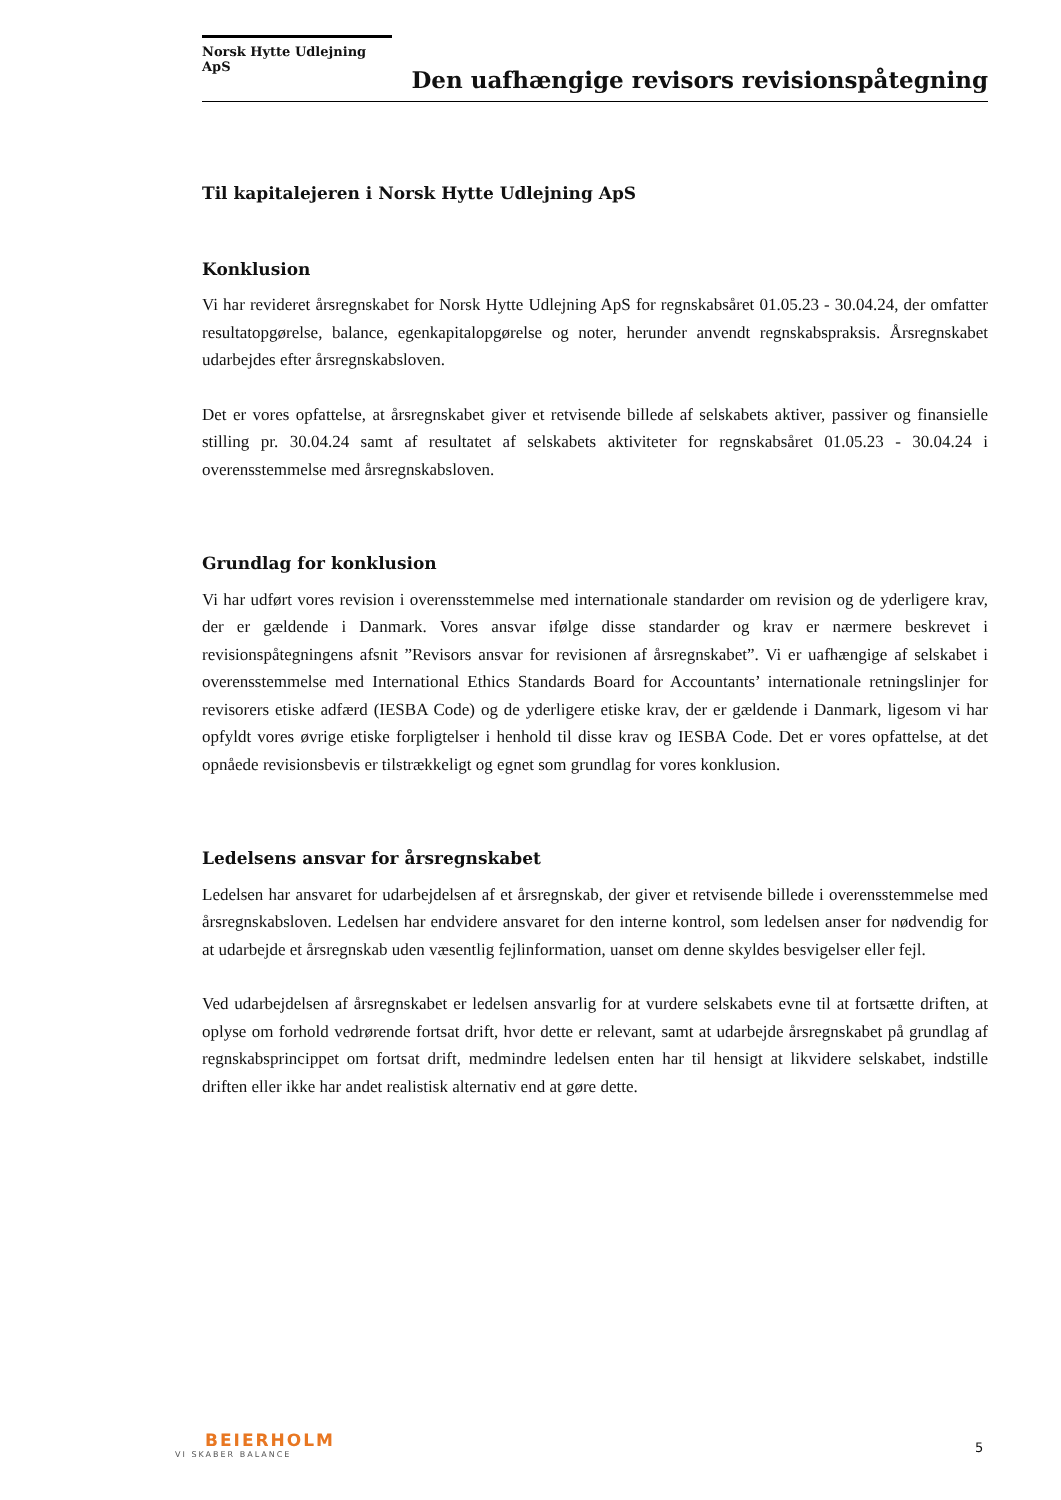Norsk Hytte Udlejning ApS
Den uafhængige revisors revisionspåtegning
Til kapitalejeren i Norsk Hytte Udlejning ApS
Konklusion
Vi har revideret årsregnskabet for Norsk Hytte Udlejning ApS for regnskabsåret 01.05.23 - 30.04.24, der omfatter resultatopgørelse, balance, egenkapitalopgørelse og noter, herunder anvendt regnskabspraksis. Årsregnskabet udarbejdes efter årsregnskabsloven.
Det er vores opfattelse, at årsregnskabet giver et retvisende billede af selskabets aktiver, passiver og finansielle stilling pr. 30.04.24 samt af resultatet af selskabets aktiviteter for regnskabsåret 01.05.23 - 30.04.24 i overensstemmelse med årsregnskabsloven.
Grundlag for konklusion
Vi har udført vores revision i overensstemmelse med internationale standarder om revision og de yderligere krav, der er gældende i Danmark. Vores ansvar ifølge disse standarder og krav er nærmere beskrevet i revisionspåtegningens afsnit ”Revisors ansvar for revisionen af årsregnskabet”. Vi er uafhængige af selskabet i overensstemmelse med International Ethics Standards Board for Accountants’ internationale retningslinjer for revisorers etiske adfærd (IESBA Code) og de yderligere etiske krav, der er gældende i Danmark, ligesom vi har opfyldt vores øvrige etiske forpligtelser i henhold til disse krav og IESBA Code. Det er vores opfattelse, at det opnåede revisionsbevis er tilstrækkeligt og egnet som grundlag for vores konklusion.
Ledelsens ansvar for årsregnskabet
Ledelsen har ansvaret for udarbejdelsen af et årsregnskab, der giver et retvisende billede i overensstemmelse med årsregnskabsloven. Ledelsen har endvidere ansvaret for den interne kontrol, som ledelsen anser for nødvendig for at udarbejde et årsregnskab uden væsentlig fejlinformation, uanset om denne skyldes besvigelser eller fejl.
Ved udarbejdelsen af årsregnskabet er ledelsen ansvarlig for at vurdere selskabets evne til at fortsætte driften, at oplyse om forhold vedrørende fortsat drift, hvor dette er relevant, samt at udarbejde årsregnskabet på grundlag af regnskabsprincippet om fortsat drift, medmindre ledelsen enten har til hensigt at likvidere selskabet, indstille driften eller ikke har andet realistisk alternativ end at gøre dette.
BEIERHOLM
VI SKABER BALANCE
5